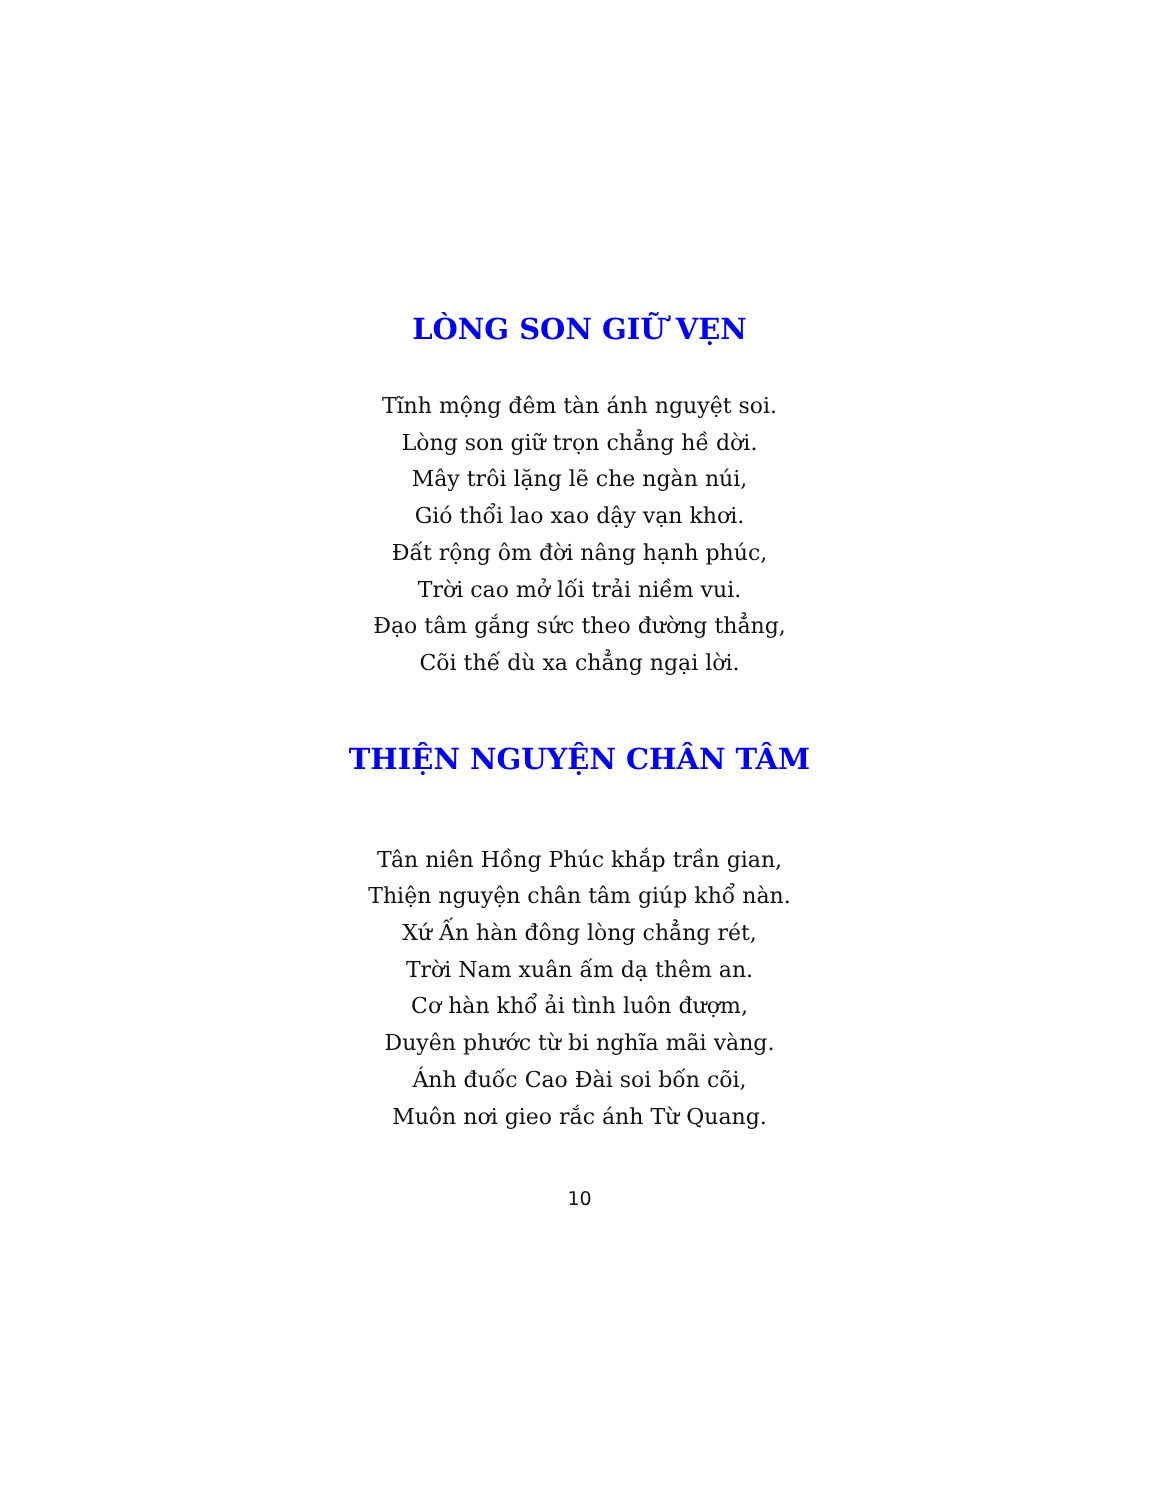LÒNG SON GIỮ VẸN
Tĩnh mộng đêm tàn ánh nguyệt soi.
Lòng son giữ trọn chẳng hề dời.
Mây trôi lặng lẽ che ngàn núi,
Gió thổi lao xao dậy vạn khơi.
Đất rộng ôm đời nâng hạnh phúc,
Trời cao mở lối trải niềm vui.
Đạo tâm gắng sức theo đường thẳng,
Cõi thế dù xa chẳng ngại lời.
THIỆN NGUYỆN CHÂN TÂM
Tân niên Hồng Phúc khắp trần gian,
Thiện nguyện chân tâm giúp khổ nàn.
Xứ Ấn hàn đông lòng chẳng rét,
Trời Nam xuân ấm dạ thêm an.
Cơ hàn khổ ải tình luôn đượm,
Duyên phước từ bi nghĩa mãi vàng.
Ánh đuốc Cao Đài soi bốn cõi,
Muôn nơi gieo rắc ánh Từ Quang.
10